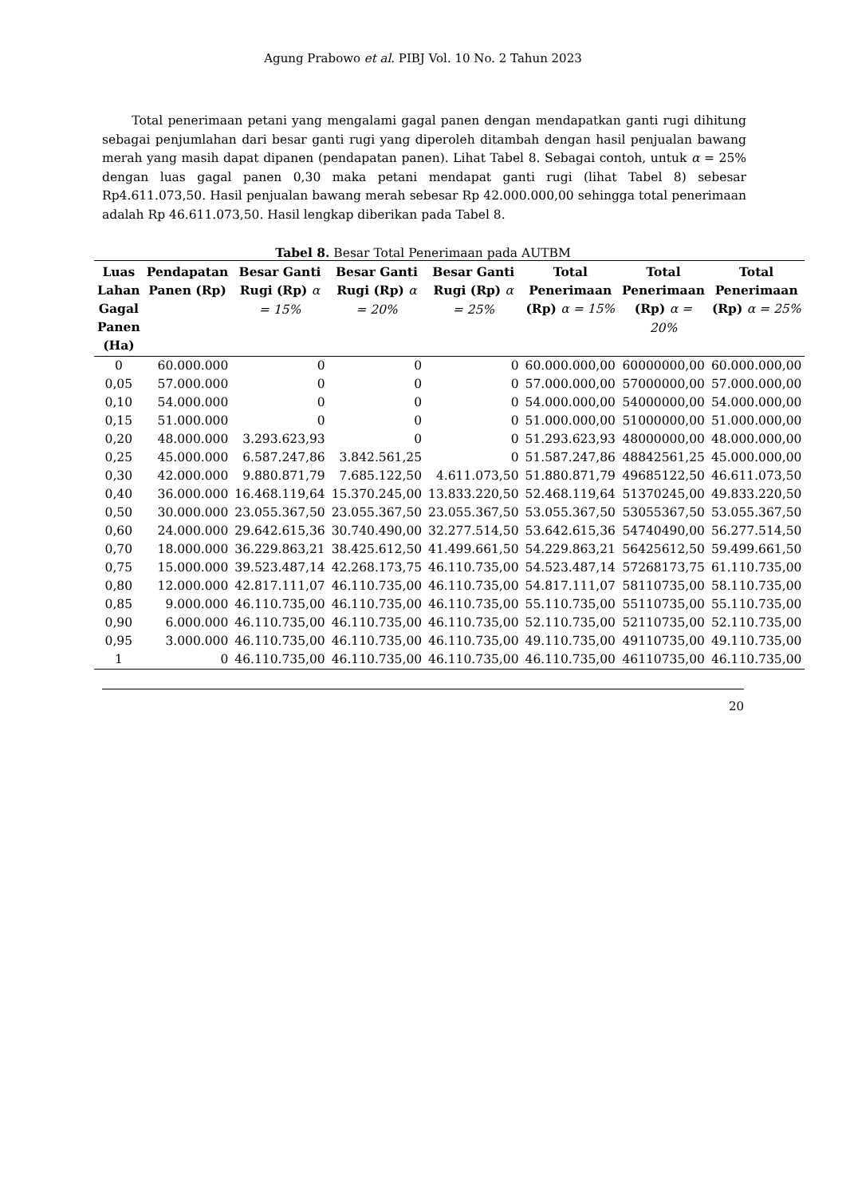Agung Prabowo et al. PIBJ Vol. 10 No. 2 Tahun 2023
Total penerimaan petani yang mengalami gagal panen dengan mendapatkan ganti rugi dihitung sebagai penjumlahan dari besar ganti rugi yang diperoleh ditambah dengan hasil penjualan bawang merah yang masih dapat dipanen (pendapatan panen). Lihat Tabel 8. Sebagai contoh, untuk α = 25% dengan luas gagal panen 0,30 maka petani mendapat ganti rugi (lihat Tabel 8) sebesar Rp4.611.073,50. Hasil penjualan bawang merah sebesar Rp 42.000.000,00 sehingga total penerimaan adalah Rp 46.611.073,50. Hasil lengkap diberikan pada Tabel 8.
Tabel 8. Besar Total Penerimaan pada AUTBM
| Luas Lahan Gagal Panen (Ha) | Pendapatan Panen (Rp) | Besar Ganti Rugi (Rp) α = 15% | Besar Ganti Rugi (Rp) α = 20% | Besar Ganti Rugi (Rp) α = 25% | Total Penerimaan (Rp) α = 15% | Total Penerimaan (Rp) α = 20% | Total Penerimaan (Rp) α = 25% |
| --- | --- | --- | --- | --- | --- | --- | --- |
| 0 | 60.000.000 | 0 | 0 | 0 | 60.000.000,00 | 60000000,00 | 60.000.000,00 |
| 0,05 | 57.000.000 | 0 | 0 | 0 | 57.000.000,00 | 57000000,00 | 57.000.000,00 |
| 0,10 | 54.000.000 | 0 | 0 | 0 | 54.000.000,00 | 54000000,00 | 54.000.000,00 |
| 0,15 | 51.000.000 | 0 | 0 | 0 | 51.000.000,00 | 51000000,00 | 51.000.000,00 |
| 0,20 | 48.000.000 | 3.293.623,93 | 0 | 0 | 51.293.623,93 | 48000000,00 | 48.000.000,00 |
| 0,25 | 45.000.000 | 6.587.247,86 | 3.842.561,25 | 0 | 51.587.247,86 | 48842561,25 | 45.000.000,00 |
| 0,30 | 42.000.000 | 9.880.871,79 | 7.685.122,50 | 4.611.073,50 | 51.880.871,79 | 49685122,50 | 46.611.073,50 |
| 0,40 | 36.000.000 | 16.468.119,64 | 15.370.245,00 | 13.833.220,50 | 52.468.119,64 | 51370245,00 | 49.833.220,50 |
| 0,50 | 30.000.000 | 23.055.367,50 | 23.055.367,50 | 23.055.367,50 | 53.055.367,50 | 53055367,50 | 53.055.367,50 |
| 0,60 | 24.000.000 | 29.642.615,36 | 30.740.490,00 | 32.277.514,50 | 53.642.615,36 | 54740490,00 | 56.277.514,50 |
| 0,70 | 18.000.000 | 36.229.863,21 | 38.425.612,50 | 41.499.661,50 | 54.229.863,21 | 56425612,50 | 59.499.661,50 |
| 0,75 | 15.000.000 | 39.523.487,14 | 42.268.173,75 | 46.110.735,00 | 54.523.487,14 | 57268173,75 | 61.110.735,00 |
| 0,80 | 12.000.000 | 42.817.111,07 | 46.110.735,00 | 46.110.735,00 | 54.817.111,07 | 58110735,00 | 58.110.735,00 |
| 0,85 | 9.000.000 | 46.110.735,00 | 46.110.735,00 | 46.110.735,00 | 55.110.735,00 | 55110735,00 | 55.110.735,00 |
| 0,90 | 6.000.000 | 46.110.735,00 | 46.110.735,00 | 46.110.735,00 | 52.110.735,00 | 52110735,00 | 52.110.735,00 |
| 0,95 | 3.000.000 | 46.110.735,00 | 46.110.735,00 | 46.110.735,00 | 49.110.735,00 | 49110735,00 | 49.110.735,00 |
| 1 | 0 | 46.110.735,00 | 46.110.735,00 | 46.110.735,00 | 46.110.735,00 | 46110735,00 | 46.110.735,00 |
20